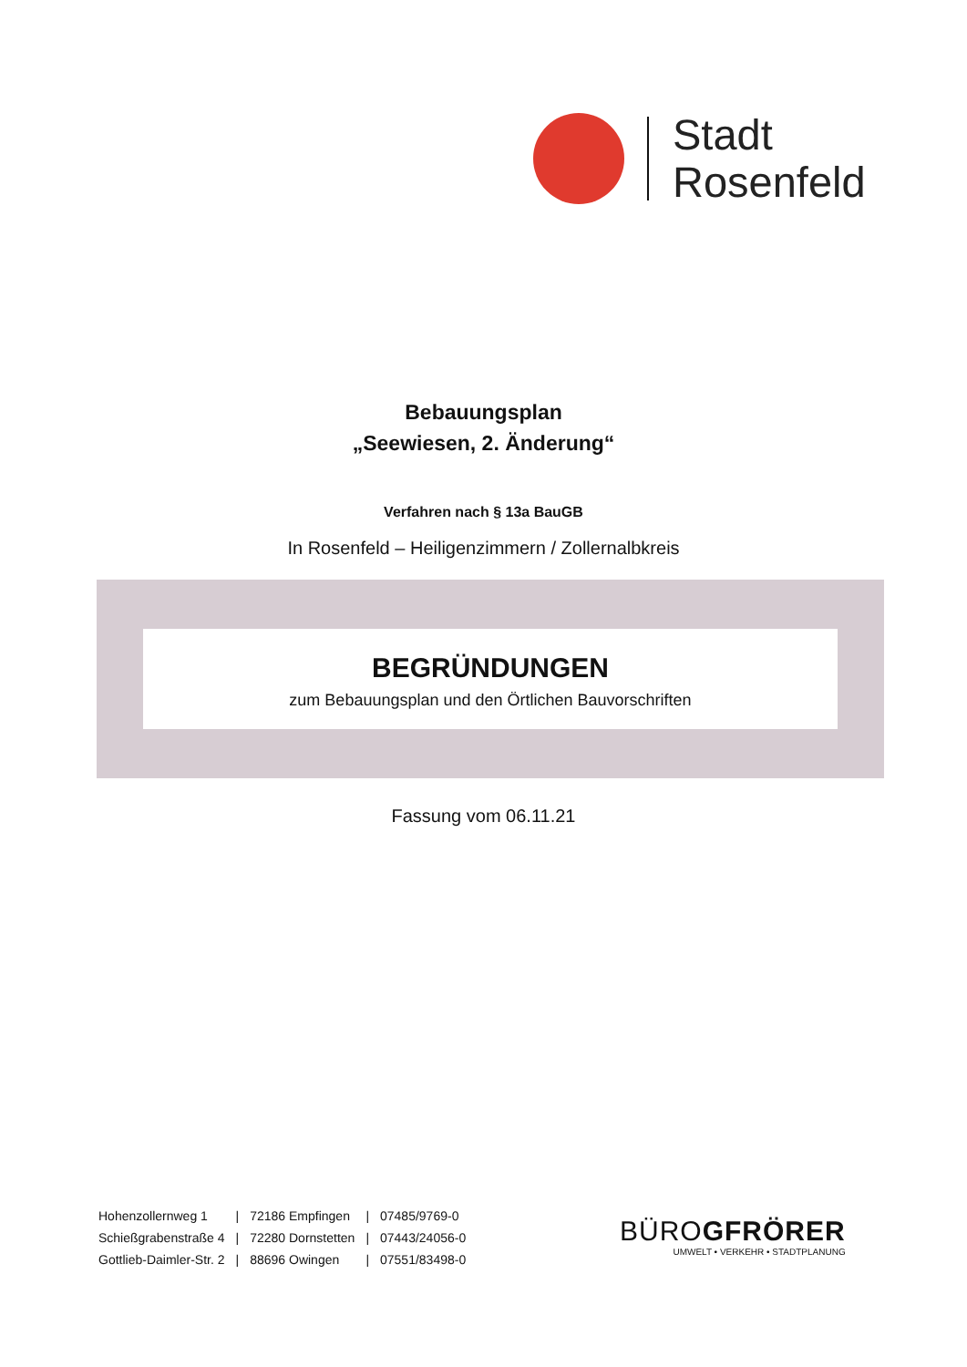Stadt
Rosenfeld
Bebauungsplan
„Seewiesen, 2. Änderung“
Verfahren nach § 13a BauGB
In Rosenfeld – Heiligenzimmern / Zollernalbkreis
BEGRÜNDUNGEN
zum Bebauungsplan und den Örtlichen Bauvorschriften
Fassung vom 06.11.21
| Hohenzollernweg 1 | / | 72186 Empfingen | / | 07485/9769-0 |
| Schießgrabenstraße 4 | / | 72280 Dornstetten | / | 07443/24056-0 |
| Gottlieb-Daimler-Str. 2 | / | 88696 Owingen | / | 07551/83498-0 |
BÜROGFRÖRER
UMWELT • VERKEHR • STADTPLANUNG